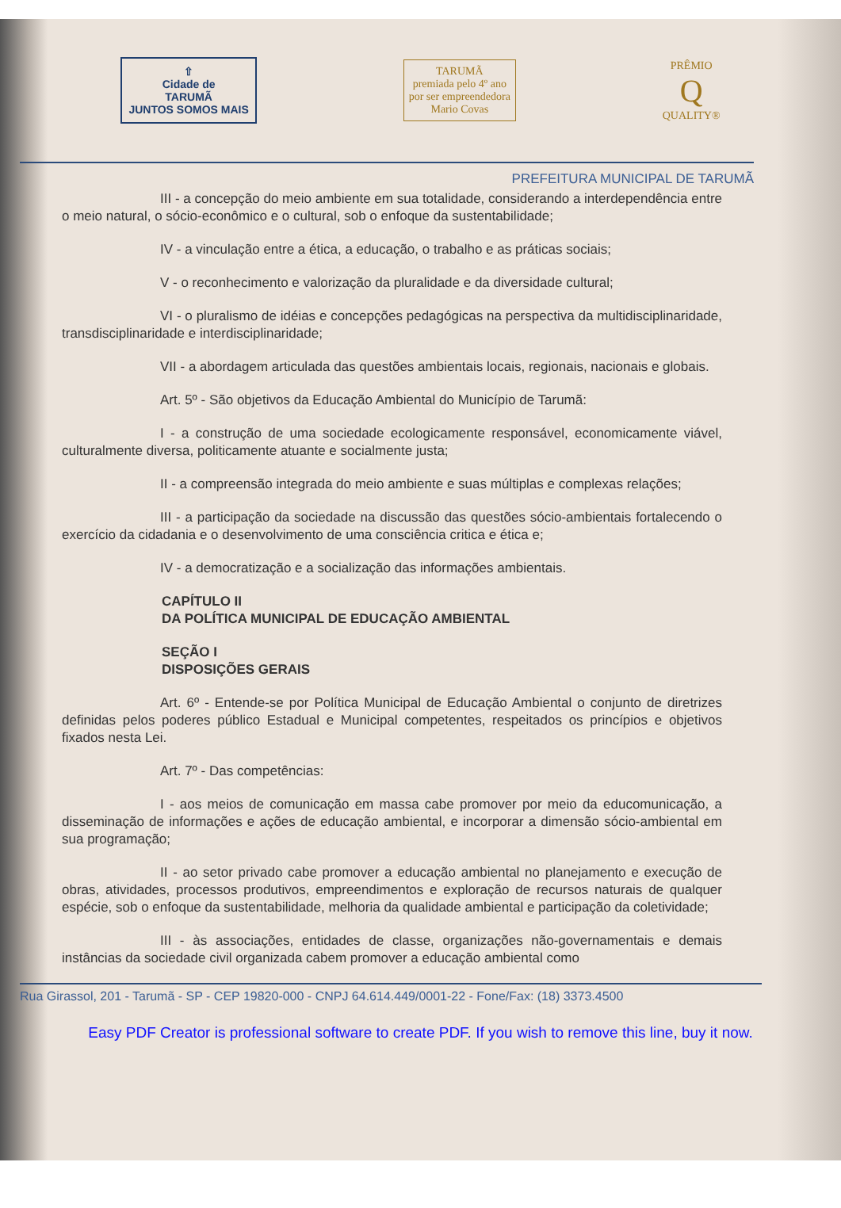⇧
Cidade de
TARUMÃ
JUNTOS SOMOS MAIS
TARUMÃ
premiada pelo 4º ano
por ser empreendedora
Mario Covas
PRÊMIO
Q
QUALITY®
PREFEITURA MUNICIPAL DE TARUMÃ
III - a concepção do meio ambiente em sua totalidade, considerando a interdependência entre o meio natural, o sócio-econômico e o cultural, sob o enfoque da sustentabilidade;
IV - a vinculação entre a ética, a educação, o trabalho e as práticas sociais;
V - o reconhecimento e valorização da pluralidade e da diversidade cultural;
VI - o pluralismo de idéias e concepções pedagógicas na perspectiva da multidisciplinaridade, transdisciplinaridade e interdisciplinaridade;
VII - a abordagem articulada das questões ambientais locais, regionais, nacionais e globais.
Art. 5º - São objetivos da Educação Ambiental do Município de Tarumã:
I - a construção de uma sociedade ecologicamente responsável, economicamente viável, culturalmente diversa, politicamente atuante e socialmente justa;
II - a compreensão integrada do meio ambiente e suas múltiplas e complexas relações;
III - a participação da sociedade na discussão das questões sócio-ambientais fortalecendo o exercício da cidadania e o desenvolvimento de uma consciência critica e ética e;
IV - a democratização e a socialização das informações ambientais.
CAPÍTULO II
DA POLÍTICA MUNICIPAL DE EDUCAÇÃO AMBIENTAL
SEÇÃO I
DISPOSIÇÕES GERAIS
Art. 6º - Entende-se por Política Municipal de Educação Ambiental o conjunto de diretrizes definidas pelos poderes público Estadual e Municipal competentes, respeitados os princípios e objetivos fixados nesta Lei.
Art. 7º - Das competências:
I - aos meios de comunicação em massa cabe promover por meio da educomunicação, a disseminação de informações e ações de educação ambiental, e incorporar a dimensão sócio-ambiental em sua programação;
II - ao setor privado cabe promover a educação ambiental no planejamento e execução de obras, atividades, processos produtivos, empreendimentos e exploração de recursos naturais de qualquer espécie, sob o enfoque da sustentabilidade, melhoria da qualidade ambiental e participação da coletividade;
III - às associações, entidades de classe, organizações não-governamentais e demais instâncias da sociedade civil organizada cabem promover a educação ambiental como
Rua Girassol, 201 - Tarumã - SP - CEP 19820-000 - CNPJ 64.614.449/0001-22 - Fone/Fax: (18) 3373.4500
Easy PDF Creator is professional software to create PDF. If you wish to remove this line, buy it now.